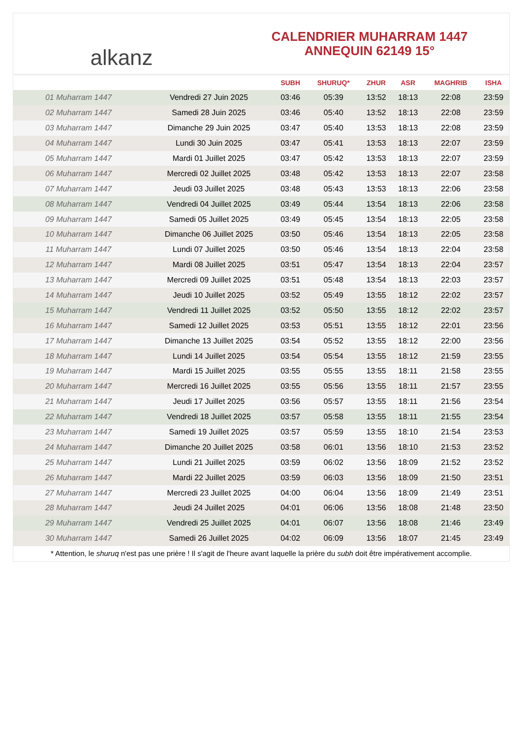alkanz
CALENDRIER MUHARRAM 1447
ANNEQUIN 62149 15°
| | | SUBH | SHURUQ* | ZHUR | ASR | MAGHRIB | ISHA |
| --- | --- | --- | --- | --- | --- | --- | --- |
| 01 Muharram 1447 | Vendredi 27 Juin 2025 | 03:46 | 05:39 | 13:52 | 18:13 | 22:08 | 23:59 |
| 02 Muharram 1447 | Samedi 28 Juin 2025 | 03:46 | 05:40 | 13:52 | 18:13 | 22:08 | 23:59 |
| 03 Muharram 1447 | Dimanche 29 Juin 2025 | 03:47 | 05:40 | 13:53 | 18:13 | 22:08 | 23:59 |
| 04 Muharram 1447 | Lundi 30 Juin 2025 | 03:47 | 05:41 | 13:53 | 18:13 | 22:07 | 23:59 |
| 05 Muharram 1447 | Mardi 01 Juillet 2025 | 03:47 | 05:42 | 13:53 | 18:13 | 22:07 | 23:59 |
| 06 Muharram 1447 | Mercredi 02 Juillet 2025 | 03:48 | 05:42 | 13:53 | 18:13 | 22:07 | 23:58 |
| 07 Muharram 1447 | Jeudi 03 Juillet 2025 | 03:48 | 05:43 | 13:53 | 18:13 | 22:06 | 23:58 |
| 08 Muharram 1447 | Vendredi 04 Juillet 2025 | 03:49 | 05:44 | 13:54 | 18:13 | 22:06 | 23:58 |
| 09 Muharram 1447 | Samedi 05 Juillet 2025 | 03:49 | 05:45 | 13:54 | 18:13 | 22:05 | 23:58 |
| 10 Muharram 1447 | Dimanche 06 Juillet 2025 | 03:50 | 05:46 | 13:54 | 18:13 | 22:05 | 23:58 |
| 11 Muharram 1447 | Lundi 07 Juillet 2025 | 03:50 | 05:46 | 13:54 | 18:13 | 22:04 | 23:58 |
| 12 Muharram 1447 | Mardi 08 Juillet 2025 | 03:51 | 05:47 | 13:54 | 18:13 | 22:04 | 23:57 |
| 13 Muharram 1447 | Mercredi 09 Juillet 2025 | 03:51 | 05:48 | 13:54 | 18:13 | 22:03 | 23:57 |
| 14 Muharram 1447 | Jeudi 10 Juillet 2025 | 03:52 | 05:49 | 13:55 | 18:12 | 22:02 | 23:57 |
| 15 Muharram 1447 | Vendredi 11 Juillet 2025 | 03:52 | 05:50 | 13:55 | 18:12 | 22:02 | 23:57 |
| 16 Muharram 1447 | Samedi 12 Juillet 2025 | 03:53 | 05:51 | 13:55 | 18:12 | 22:01 | 23:56 |
| 17 Muharram 1447 | Dimanche 13 Juillet 2025 | 03:54 | 05:52 | 13:55 | 18:12 | 22:00 | 23:56 |
| 18 Muharram 1447 | Lundi 14 Juillet 2025 | 03:54 | 05:54 | 13:55 | 18:12 | 21:59 | 23:55 |
| 19 Muharram 1447 | Mardi 15 Juillet 2025 | 03:55 | 05:55 | 13:55 | 18:11 | 21:58 | 23:55 |
| 20 Muharram 1447 | Mercredi 16 Juillet 2025 | 03:55 | 05:56 | 13:55 | 18:11 | 21:57 | 23:55 |
| 21 Muharram 1447 | Jeudi 17 Juillet 2025 | 03:56 | 05:57 | 13:55 | 18:11 | 21:56 | 23:54 |
| 22 Muharram 1447 | Vendredi 18 Juillet 2025 | 03:57 | 05:58 | 13:55 | 18:11 | 21:55 | 23:54 |
| 23 Muharram 1447 | Samedi 19 Juillet 2025 | 03:57 | 05:59 | 13:55 | 18:10 | 21:54 | 23:53 |
| 24 Muharram 1447 | Dimanche 20 Juillet 2025 | 03:58 | 06:01 | 13:56 | 18:10 | 21:53 | 23:52 |
| 25 Muharram 1447 | Lundi 21 Juillet 2025 | 03:59 | 06:02 | 13:56 | 18:09 | 21:52 | 23:52 |
| 26 Muharram 1447 | Mardi 22 Juillet 2025 | 03:59 | 06:03 | 13:56 | 18:09 | 21:50 | 23:51 |
| 27 Muharram 1447 | Mercredi 23 Juillet 2025 | 04:00 | 06:04 | 13:56 | 18:09 | 21:49 | 23:51 |
| 28 Muharram 1447 | Jeudi 24 Juillet 2025 | 04:01 | 06:06 | 13:56 | 18:08 | 21:48 | 23:50 |
| 29 Muharram 1447 | Vendredi 25 Juillet 2025 | 04:01 | 06:07 | 13:56 | 18:08 | 21:46 | 23:49 |
| 30 Muharram 1447 | Samedi 26 Juillet 2025 | 04:02 | 06:09 | 13:56 | 18:07 | 21:45 | 23:49 |
* Attention, le shuruq n'est pas une prière ! Il s'agit de l'heure avant laquelle la prière du subh doit être impérativement accomplie.